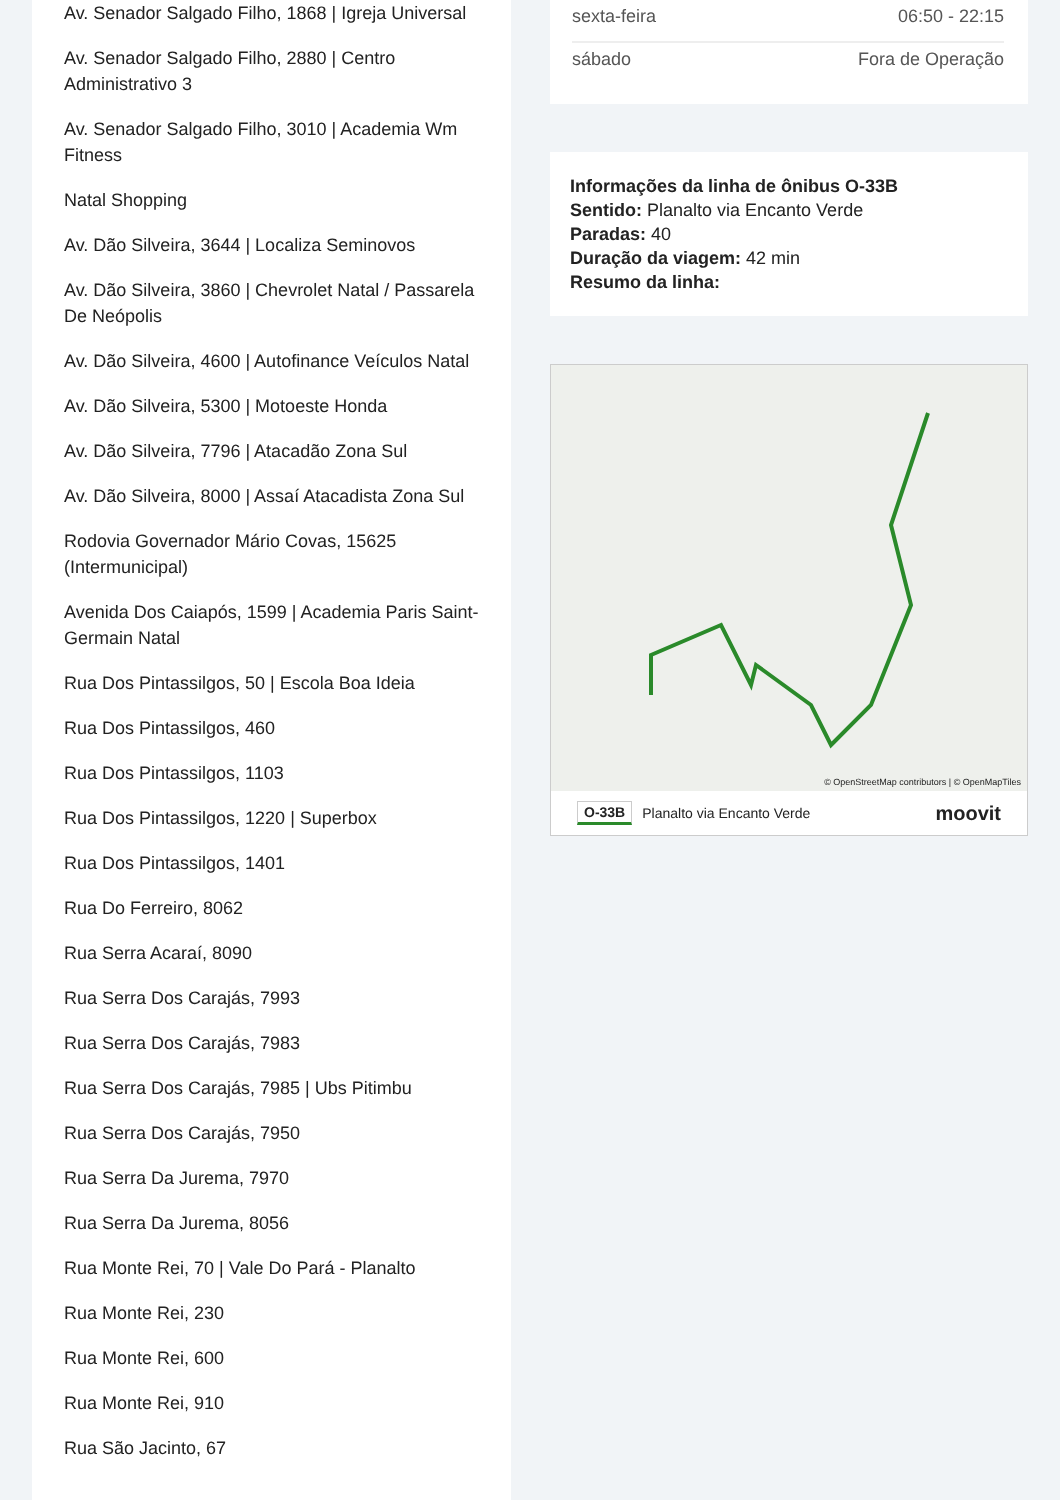Av. Senador Salgado Filho, 1868 | Igreja Universal
Av. Senador Salgado Filho, 2880 | Centro Administrativo 3
Av. Senador Salgado Filho, 3010 | Academia Wm Fitness
Natal Shopping
Av. Dão Silveira, 3644 | Localiza Seminovos
Av. Dão Silveira, 3860 | Chevrolet Natal / Passarela De Neópolis
Av. Dão Silveira, 4600 | Autofinance Veículos Natal
Av. Dão Silveira, 5300 | Motoeste Honda
Av. Dão Silveira, 7796 | Atacadão Zona Sul
Av. Dão Silveira, 8000 | Assaí Atacadista Zona Sul
Rodovia Governador Mário Covas, 15625 (Intermunicipal)
Avenida Dos Caiapós, 1599 | Academia Paris Saint-Germain Natal
Rua Dos Pintassilgos, 50 | Escola Boa Ideia
Rua Dos Pintassilgos, 460
Rua Dos Pintassilgos, 1103
Rua Dos Pintassilgos, 1220 | Superbox
Rua Dos Pintassilgos, 1401
Rua Do Ferreiro, 8062
Rua Serra Acaraí, 8090
Rua Serra Dos Carajás, 7993
Rua Serra Dos Carajás, 7983
Rua Serra Dos Carajás, 7985 | Ubs Pitimbu
Rua Serra Dos Carajás, 7950
Rua Serra Da Jurema, 7970
Rua Serra Da Jurema, 8056
Rua Monte Rei, 70 | Vale Do Pará - Planalto
Rua Monte Rei, 230
Rua Monte Rei, 600
Rua Monte Rei, 910
Rua São Jacinto, 67
| sexta-feira | 06:50 - 22:15 |
| sábado | Fora de Operação |
Informações da linha de ônibus O-33B
Sentido: Planalto via Encanto Verde
Paradas: 40
Duração da viagem: 42 min
Resumo da linha:
© OpenStreetMap contributors | © OpenMapTiles
O-33B Planalto via Encanto Verde moovit